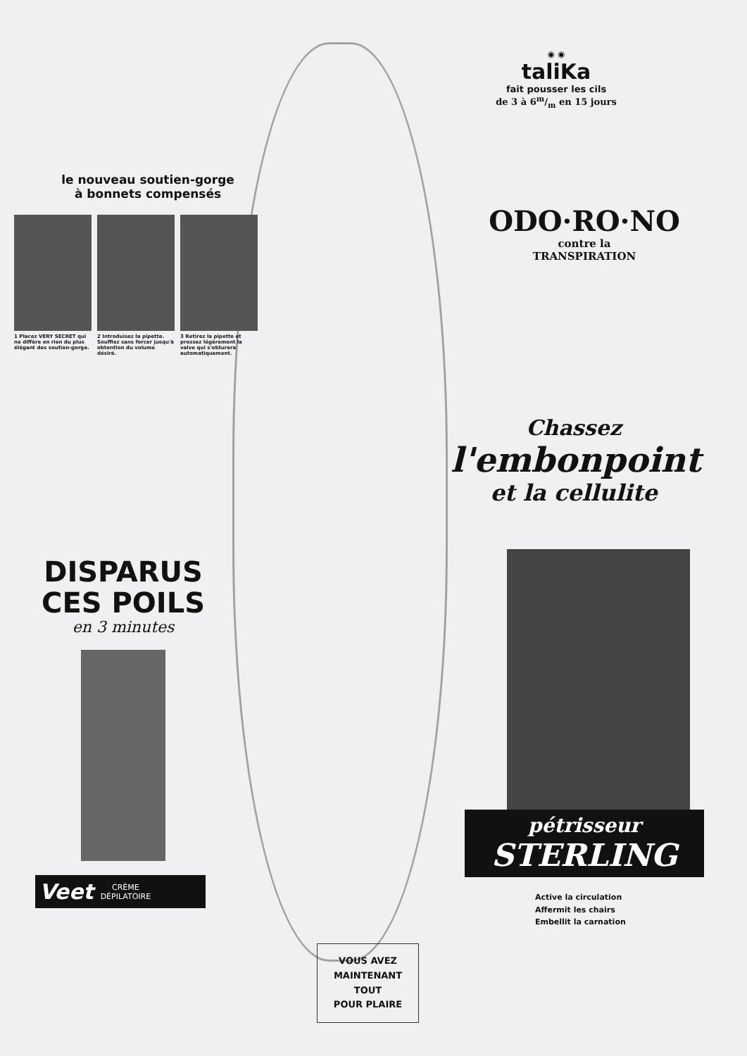◉ ◉
taliKa
fait pousser les cils
de 3 à 6m/m en 15 jours
le nouveau soutien-gorge
à bonnets compensés
1 Placez VERY SECRET qui ne diffère en rien du plus élégant des soutien-gorge. 2 Introduisez la pipette. Soufflez sans forcer jusqu'à obtention du volume désiré. 3 Retirez la pipette et pressez légèrement la valve qui s'obturera automatiquement.
ODO·RO·NO
contre la
TRANSPIRATION
Chassez
l'embonpoint
et la cellulite
DISPARUS
CES POILS
en 3 minutes
Veet CRÈME
DÉPILATOIRE
pétrisseur
STERLING
Active la circulation
Affermit les chairs
Embellit la carnation
VOUS AVEZ
MAINTENANT
TOUT
POUR PLAIRE